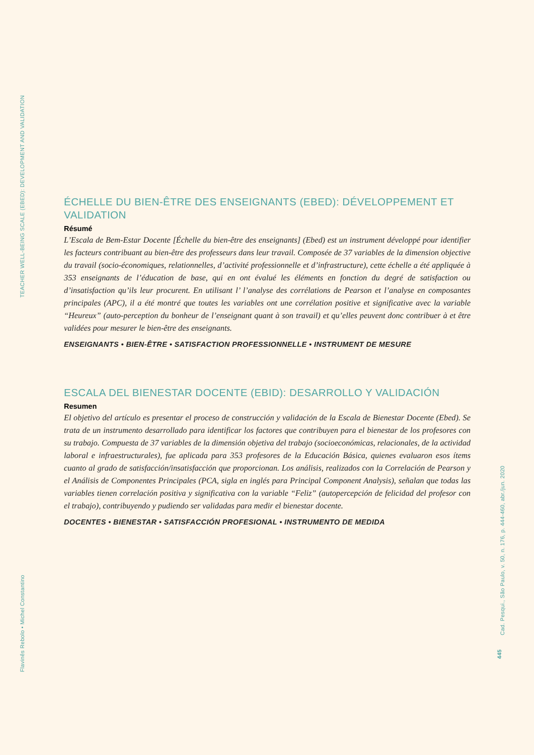TEACHER WELL-BEING SCALE (EBED): DEVELOPMENT AND VALIDATION
Flavinês Rebolo • Michel Constantino
ÉCHELLE DU BIEN-ÊTRE DES ENSEIGNANTS (EBED): DÉVELOPPEMENT ET VALIDATION
Résumé
L’Escala de Bem-Estar Docente [Échelle du bien-être des enseignants] (Ebed) est un instrument développé pour identifier les facteurs contribuant au bien-être des professeurs dans leur travail. Composée de 37 variables de la dimension objective du travail (socio-économiques, relationnelles, d’activité professionnelle et d’infrastructure), cette échelle a été appliquée à 353 enseignants de l’éducation de base, qui en ont évalué les éléments en fonction du degré de satisfaction ou d’insatisfaction qu’ils leur procurent. En utilisant l’ l’analyse des corrélations de Pearson et l’analyse en composantes principales (APC), il a été montré que toutes les variables ont une corrélation positive et significative avec la variable “Heureux” (auto-perception du bonheur de l’enseignant quant à son travail) et qu’elles peuvent donc contribuer à et être validées pour mesurer le bien-être des enseignants.
ENSEIGNANTS • BIEN-ÊTRE • SATISFACTION PROFESSIONNELLE • INSTRUMENT DE MESURE
ESCALA DEL BIENESTAR DOCENTE (EBID): DESARROLLO Y VALIDACIÓN
Resumen
El objetivo del artículo es presentar el proceso de construcción y validación de la Escala de Bienestar Docente (Ebed). Se trata de un instrumento desarrollado para identificar los factores que contribuyen para el bienestar de los profesores con su trabajo. Compuesta de 37 variables de la dimensión objetiva del trabajo (socioeconómicas, relacionales, de la actividad laboral e infraestructurales), fue aplicada para 353 profesores de la Educación Básica, quienes evaluaron esos ítems cuanto al grado de satisfacción/insatisfacción que proporcionan. Los análisis, realizados con la Correlación de Pearson y el Análisis de Componentes Principales (PCA, sigla en inglés para Principal Component Analysis), señalan que todas las variables tienen correlación positiva y significativa con la variable “Feliz” (autopercepción de felicidad del profesor con el trabajo), contribuyendo y pudiendo ser validadas para medir el bienestar docente.
DOCENTES • BIENESTAR • SATISFACCIÓN PROFESIONAL • INSTRUMENTO DE MEDIDA
Cad. Pesqui., São Paulo, v. 50, n. 176, p. 444-460, abr./jun. 2020
445